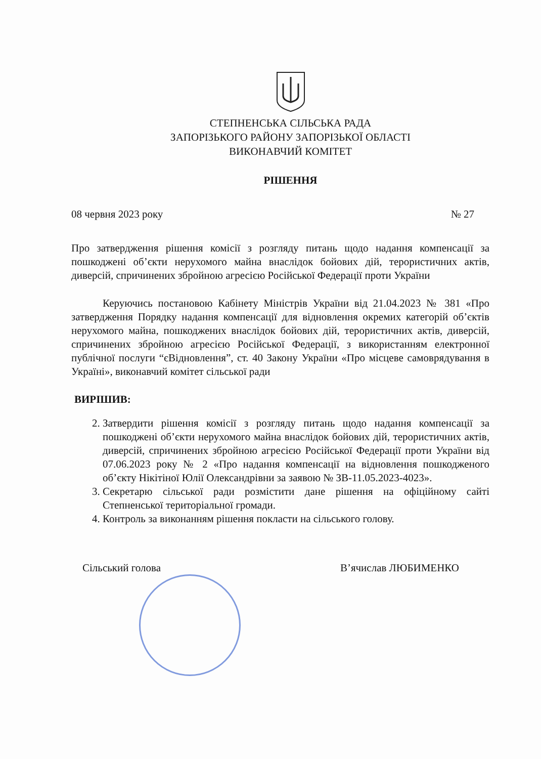СТЕПНЕНСЬКА СІЛЬСЬКА РАДА
ЗАПОРІЗЬКОГО РАЙОНУ ЗАПОРІЗЬКОЇ ОБЛАСТІ
ВИКОНАВЧИЙ КОМІТЕТ
РІШЕННЯ
08 червня 2023 року № 27
Про затвердження рішення комісії з розгляду питань щодо надання компенсації за пошкоджені об’єкти нерухомого майна внаслідок бойових дій, терористичних актів, диверсій, спричинених збройною агресією Російської Федерації проти України
Керуючись постановою Кабінету Міністрів України від 21.04.2023 № 381 «Про затвердження Порядку надання компенсації для відновлення окремих категорій об’єктів нерухомого майна, пошкоджених внаслідок бойових дій, терористичних актів, диверсій, спричинених збройною агресією Російської Федерації, з використанням електронної публічної послуги “єВідновлення”, ст. 40 Закону України «Про місцеве самоврядування в Україні», виконавчий комітет сільської ради
ВИРІШИВ:
2. Затвердити рішення комісії з розгляду питань щодо надання компенсації за пошкоджені об’єкти нерухомого майна внаслідок бойових дій, терористичних актів, диверсій, спричинених збройною агресією Російської Федерації проти України від 07.06.2023 року № 2 «Про надання компенсації на відновлення пошкодженого об’єкту Нікітіної Юлії Олександрівни за заявою № ЗВ-11.05.2023-4023».
3. Секретарю сільської ради розмістити дане рішення на офіційному сайті Степненської територіальної громади.
4. Контроль за виконанням рішення покласти на сільського голову.
Сільський голова В’ячислав ЛЮБИМЕНКО